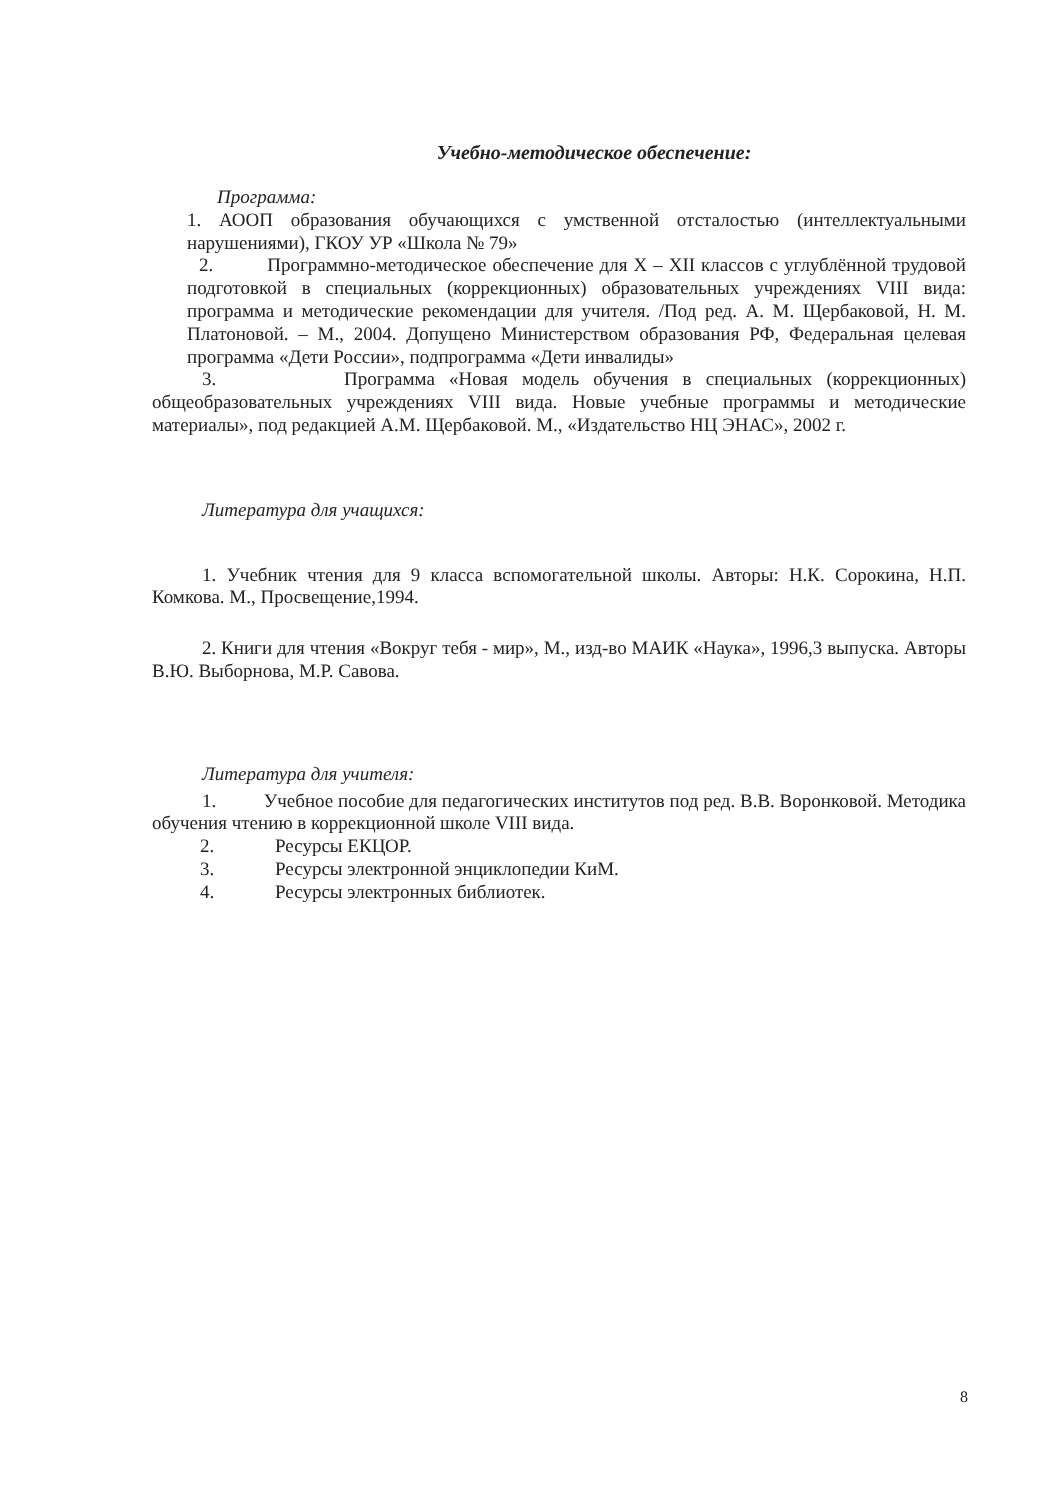Учебно-методическое обеспечение:
Программа:
1. АООП образования обучающихся с умственной отсталостью (интеллектуальными нарушениями), ГКОУ УР «Школа № 79»
2. Программно-методическое обеспечение для X – XII классов с углублённой трудовой подготовкой в специальных (коррекционных) образовательных учреждениях VIII вида: программа и методические рекомендации для учителя. /Под ред. А. М. Щербаковой, Н. М. Платоновой. – М., 2004. Допущено Министерством образования РФ, Федеральная целевая программа «Дети России», подпрограмма «Дети инвалиды»
3. Программа «Новая модель обучения в специальных (коррекционных) общеобразовательных учреждениях VIII вида. Новые учебные программы и методические материалы», под редакцией А.М. Щербаковой. М., «Издательство НЦ ЭНАС», 2002 г.
Литература для учащихся:
1. Учебник чтения для 9 класса вспомогательной школы. Авторы: Н.К. Сорокина, Н.П. Комкова. М., Просвещение,1994.
2. Книги для чтения «Вокруг тебя - мир», М., изд-во МАИК «Наука», 1996,3 выпуска. Авторы В.Ю. Выборнова, М.Р. Савова.
Литература для учителя:
1. Учебное пособие для педагогических институтов под ред. В.В. Воронковой. Методика обучения чтению в коррекционной школе VIII вида.
2. Ресурсы ЕКЦОР.
3. Ресурсы электронной энциклопедии КиМ.
4. Ресурсы электронных библиотек.
8